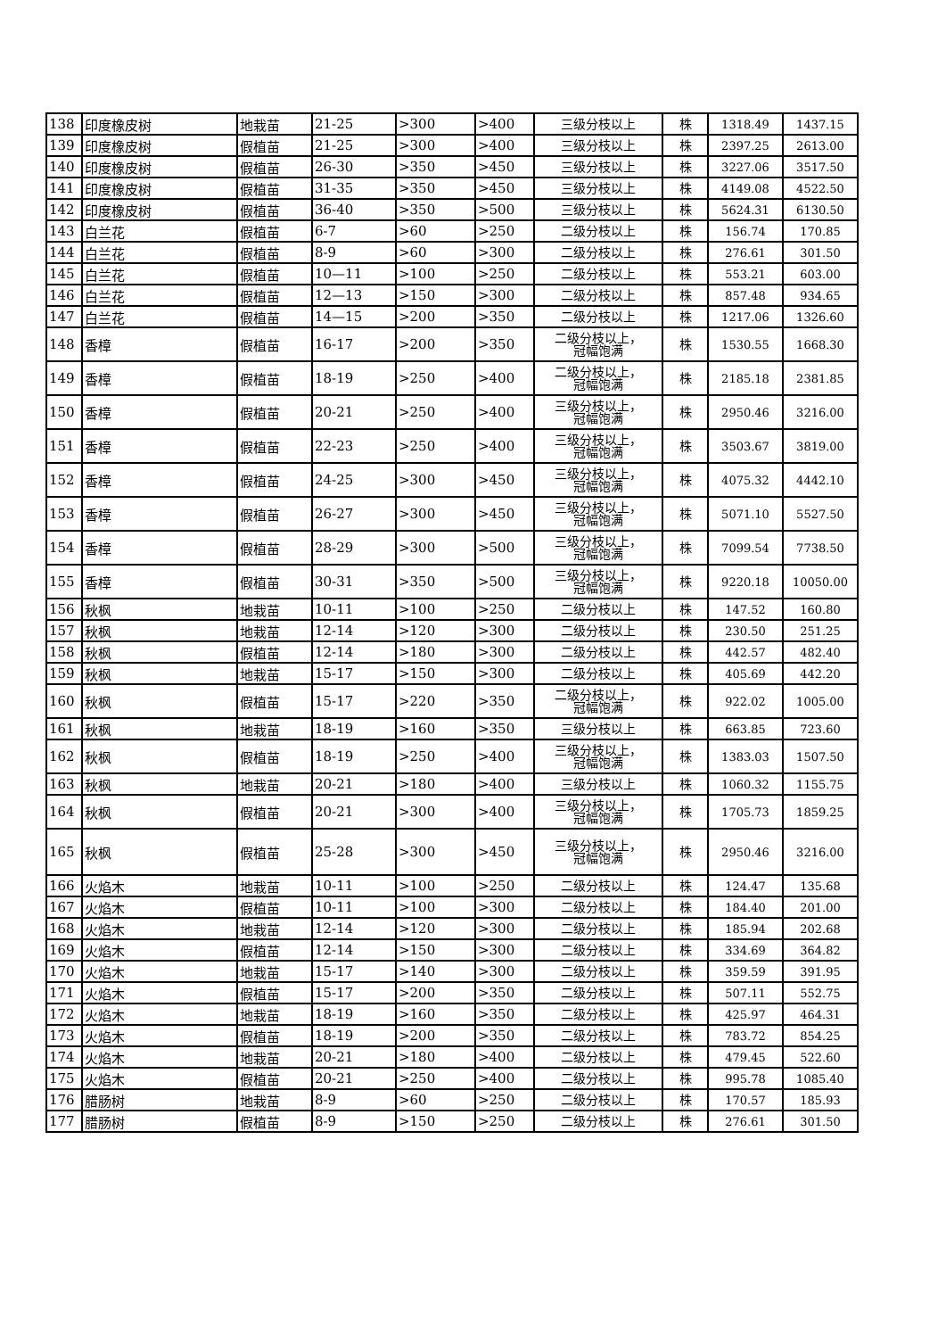| 138 | 印度橡皮树 | 地栽苗 | 21-25 | >300 | >400 | 三级分枝以上 | 株 | 1318.49 | 1437.15 |
| 139 | 印度橡皮树 | 假植苗 | 21-25 | >300 | >400 | 三级分枝以上 | 株 | 2397.25 | 2613.00 |
| 140 | 印度橡皮树 | 假植苗 | 26-30 | >350 | >450 | 三级分枝以上 | 株 | 3227.06 | 3517.50 |
| 141 | 印度橡皮树 | 假植苗 | 31-35 | >350 | >450 | 三级分枝以上 | 株 | 4149.08 | 4522.50 |
| 142 | 印度橡皮树 | 假植苗 | 36-40 | >350 | >500 | 三级分枝以上 | 株 | 5624.31 | 6130.50 |
| 143 | 白兰花 | 假植苗 | 6-7 | >60 | >250 | 二级分枝以上 | 株 | 156.74 | 170.85 |
| 144 | 白兰花 | 假植苗 | 8-9 | >60 | >300 | 二级分枝以上 | 株 | 276.61 | 301.50 |
| 145 | 白兰花 | 假植苗 | 10—11 | >100 | >250 | 二级分枝以上 | 株 | 553.21 | 603.00 |
| 146 | 白兰花 | 假植苗 | 12—13 | >150 | >300 | 二级分枝以上 | 株 | 857.48 | 934.65 |
| 147 | 白兰花 | 假植苗 | 14—15 | >200 | >350 | 二级分枝以上 | 株 | 1217.06 | 1326.60 |
| 148 | 香樟 | 假植苗 | 16-17 | >200 | >350 | 二级分枝以上， 冠幅饱满 | 株 | 1530.55 | 1668.30 |
| 149 | 香樟 | 假植苗 | 18-19 | >250 | >400 | 二级分枝以上， 冠幅饱满 | 株 | 2185.18 | 2381.85 |
| 150 | 香樟 | 假植苗 | 20-21 | >250 | >400 | 三级分枝以上， 冠幅饱满 | 株 | 2950.46 | 3216.00 |
| 151 | 香樟 | 假植苗 | 22-23 | >250 | >400 | 三级分枝以上， 冠幅饱满 | 株 | 3503.67 | 3819.00 |
| 152 | 香樟 | 假植苗 | 24-25 | >300 | >450 | 三级分枝以上， 冠幅饱满 | 株 | 4075.32 | 4442.10 |
| 153 | 香樟 | 假植苗 | 26-27 | >300 | >450 | 三级分枝以上， 冠幅饱满 | 株 | 5071.10 | 5527.50 |
| 154 | 香樟 | 假植苗 | 28-29 | >300 | >500 | 三级分枝以上， 冠幅饱满 | 株 | 7099.54 | 7738.50 |
| 155 | 香樟 | 假植苗 | 30-31 | >350 | >500 | 三级分枝以上， 冠幅饱满 | 株 | 9220.18 | 10050.00 |
| 156 | 秋枫 | 地栽苗 | 10-11 | >100 | >250 | 二级分枝以上 | 株 | 147.52 | 160.80 |
| 157 | 秋枫 | 地栽苗 | 12-14 | >120 | >300 | 二级分枝以上 | 株 | 230.50 | 251.25 |
| 158 | 秋枫 | 假植苗 | 12-14 | >180 | >300 | 二级分枝以上 | 株 | 442.57 | 482.40 |
| 159 | 秋枫 | 地栽苗 | 15-17 | >150 | >300 | 二级分枝以上 | 株 | 405.69 | 442.20 |
| 160 | 秋枫 | 假植苗 | 15-17 | >220 | >350 | 二级分枝以上， 冠幅饱满 | 株 | 922.02 | 1005.00 |
| 161 | 秋枫 | 地栽苗 | 18-19 | >160 | >350 | 三级分枝以上 | 株 | 663.85 | 723.60 |
| 162 | 秋枫 | 假植苗 | 18-19 | >250 | >400 | 三级分枝以上， 冠幅饱满 | 株 | 1383.03 | 1507.50 |
| 163 | 秋枫 | 地栽苗 | 20-21 | >180 | >400 | 三级分枝以上 | 株 | 1060.32 | 1155.75 |
| 164 | 秋枫 | 假植苗 | 20-21 | >300 | >400 | 三级分枝以上， 冠幅饱满 | 株 | 1705.73 | 1859.25 |
| 165 | 秋枫 | 假植苗 | 25-28 | >300 | >450 | 三级分枝以上， 冠幅饱满 | 株 | 2950.46 | 3216.00 |
| 166 | 火焰木 | 地栽苗 | 10-11 | >100 | >250 | 二级分枝以上 | 株 | 124.47 | 135.68 |
| 167 | 火焰木 | 假植苗 | 10-11 | >100 | >300 | 二级分枝以上 | 株 | 184.40 | 201.00 |
| 168 | 火焰木 | 地栽苗 | 12-14 | >120 | >300 | 二级分枝以上 | 株 | 185.94 | 202.68 |
| 169 | 火焰木 | 假植苗 | 12-14 | >150 | >300 | 二级分枝以上 | 株 | 334.69 | 364.82 |
| 170 | 火焰木 | 地栽苗 | 15-17 | >140 | >300 | 二级分枝以上 | 株 | 359.59 | 391.95 |
| 171 | 火焰木 | 假植苗 | 15-17 | >200 | >350 | 二级分枝以上 | 株 | 507.11 | 552.75 |
| 172 | 火焰木 | 地栽苗 | 18-19 | >160 | >350 | 二级分枝以上 | 株 | 425.97 | 464.31 |
| 173 | 火焰木 | 假植苗 | 18-19 | >200 | >350 | 二级分枝以上 | 株 | 783.72 | 854.25 |
| 174 | 火焰木 | 地栽苗 | 20-21 | >180 | >400 | 二级分枝以上 | 株 | 479.45 | 522.60 |
| 175 | 火焰木 | 假植苗 | 20-21 | >250 | >400 | 二级分枝以上 | 株 | 995.78 | 1085.40 |
| 176 | 腊肠树 | 地栽苗 | 8-9 | >60 | >250 | 二级分枝以上 | 株 | 170.57 | 185.93 |
| 177 | 腊肠树 | 假植苗 | 8-9 | >150 | >250 | 二级分枝以上 | 株 | 276.61 | 301.50 |